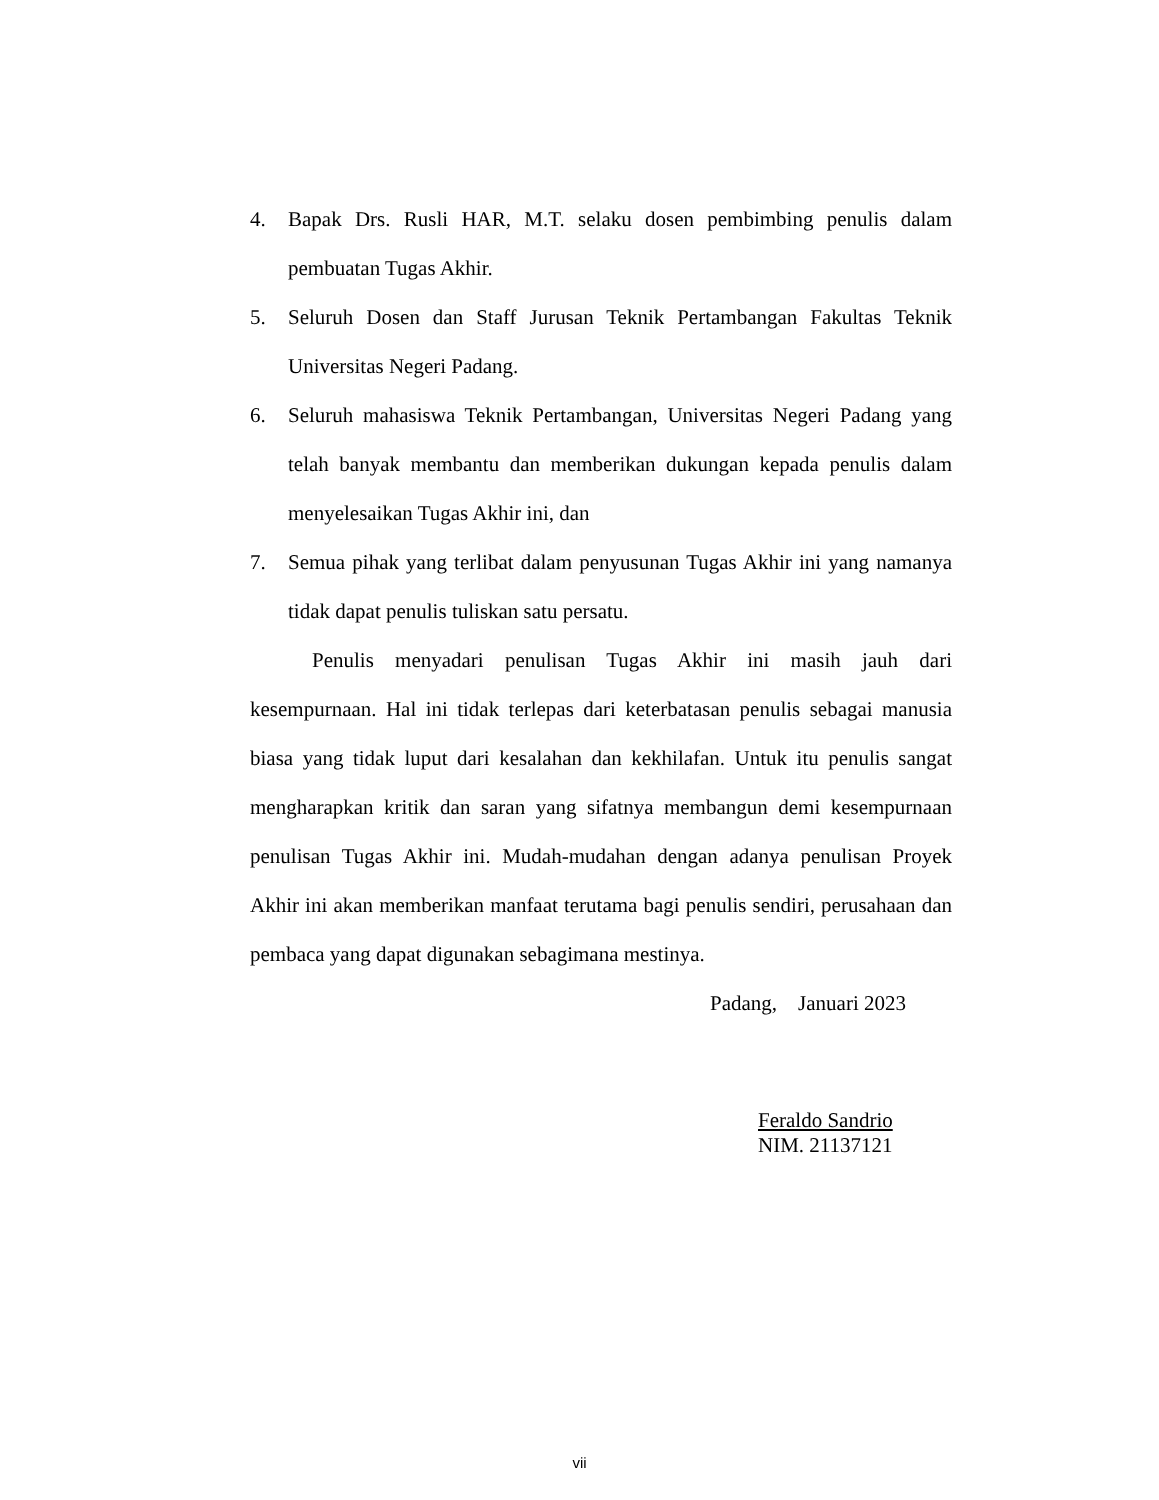4. Bapak Drs. Rusli HAR, M.T. selaku dosen pembimbing penulis dalam pembuatan Tugas Akhir.
5. Seluruh Dosen dan Staff Jurusan Teknik Pertambangan Fakultas Teknik Universitas Negeri Padang.
6. Seluruh mahasiswa Teknik Pertambangan, Universitas Negeri Padang yang telah banyak membantu dan memberikan dukungan kepada penulis dalam menyelesaikan Tugas Akhir ini, dan
7. Semua pihak yang terlibat dalam penyusunan Tugas Akhir ini yang namanya tidak dapat penulis tuliskan satu persatu.
Penulis menyadari penulisan Tugas Akhir ini masih jauh dari kesempurnaan. Hal ini tidak terlepas dari keterbatasan penulis sebagai manusia biasa yang tidak luput dari kesalahan dan kekhilafan. Untuk itu penulis sangat mengharapkan kritik dan saran yang sifatnya membangun demi kesempurnaan penulisan Tugas Akhir ini. Mudah-mudahan dengan adanya penulisan Proyek Akhir ini akan memberikan manfaat terutama bagi penulis sendiri, perusahaan dan pembaca yang dapat digunakan sebagimana mestinya.
Padang, Januari 2023
Feraldo Sandrio
NIM. 21137121
vii